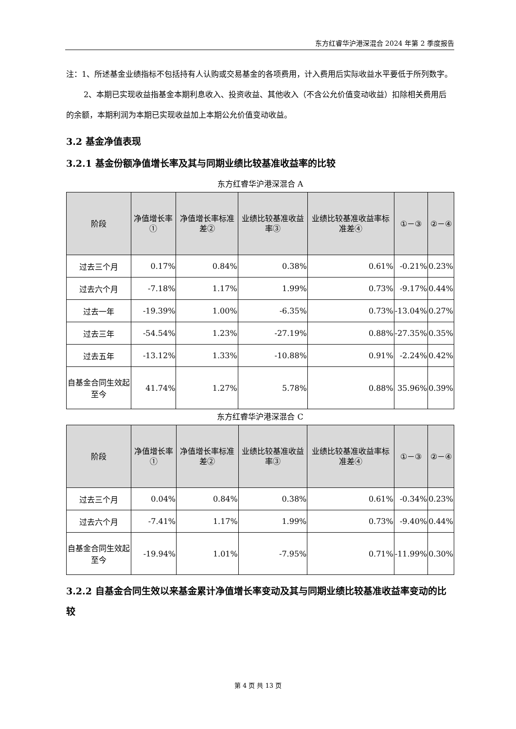东方红睿华沪港深混合 2024 年第 2 季度报告
注：1、所述基金业绩指标不包括持有人认购或交易基金的各项费用，计入费用后实际收益水平要低于所列数字。
2、本期已实现收益指基金本期利息收入、投资收益、其他收入（不含公允价值变动收益）扣除相关费用后的余额，本期利润为本期已实现收益加上本期公允价值变动收益。
3.2 基金净值表现
3.2.1 基金份额净值增长率及其与同期业绩比较基准收益率的比较
东方红睿华沪港深混合 A
| 阶段 | 净值增长率① | 净值增长率标准差② | 业绩比较基准收益率③ | 业绩比较基准收益率标准差④ | ①－③ | ②－④ |
| --- | --- | --- | --- | --- | --- | --- |
| 过去三个月 | 0.17% | 0.84% | 0.38% | 0.61% | -0.21% | 0.23% |
| 过去六个月 | -7.18% | 1.17% | 1.99% | 0.73% | -9.17% | 0.44% |
| 过去一年 | -19.39% | 1.00% | -6.35% | 0.73% | -13.04% | 0.27% |
| 过去三年 | -54.54% | 1.23% | -27.19% | 0.88% | -27.35% | 0.35% |
| 过去五年 | -13.12% | 1.33% | -10.88% | 0.91% | -2.24% | 0.42% |
| 自基金合同生效起至今 | 41.74% | 1.27% | 5.78% | 0.88% | 35.96% | 0.39% |
东方红睿华沪港深混合 C
| 阶段 | 净值增长率① | 净值增长率标准差② | 业绩比较基准收益率③ | 业绩比较基准收益率标准差④ | ①－③ | ②－④ |
| --- | --- | --- | --- | --- | --- | --- |
| 过去三个月 | 0.04% | 0.84% | 0.38% | 0.61% | -0.34% | 0.23% |
| 过去六个月 | -7.41% | 1.17% | 1.99% | 0.73% | -9.40% | 0.44% |
| 自基金合同生效起至今 | -19.94% | 1.01% | -7.95% | 0.71% | -11.99% | 0.30% |
3.2.2 自基金合同生效以来基金累计净值增长率变动及其与同期业绩比较基准收益率变动的比较
第 4 页 共 13 页